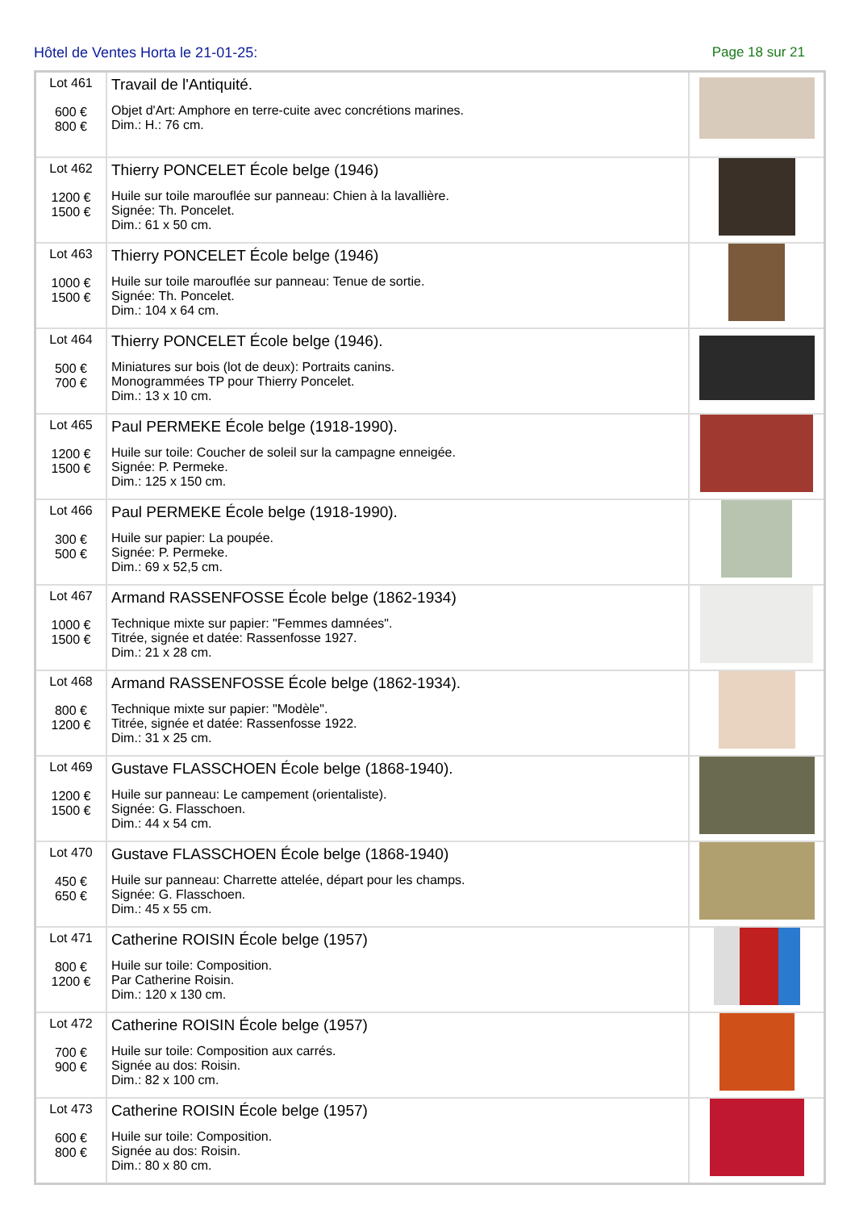Hôtel de Ventes Horta le 21-01-25: Page 18 sur 21
| Lot 461 600 € 800 € | Travail de l'Antiquité. Objet d'Art: Amphore en terre-cuite avec concrétions marines. Dim.: H.: 76 cm. | |
| Lot 462 1200 € 1500 € | Thierry PONCELET École belge (1946) Huile sur toile marouflée sur panneau: Chien à la lavallière. Signée: Th. Poncelet. Dim.: 61 x 50 cm. | |
| Lot 463 1000 € 1500 € | Thierry PONCELET École belge (1946) Huile sur toile marouflée sur panneau: Tenue de sortie. Signée: Th. Poncelet. Dim.: 104 x 64 cm. | |
| Lot 464 500 € 700 € | Thierry PONCELET École belge (1946). Miniatures sur bois (lot de deux): Portraits canins. Monogrammées TP pour Thierry Poncelet. Dim.: 13 x 10 cm. | |
| Lot 465 1200 € 1500 € | Paul PERMEKE École belge (1918-1990). Huile sur toile: Coucher de soleil sur la campagne enneigée. Signée: P. Permeke. Dim.: 125 x 150 cm. | |
| Lot 466 300 € 500 € | Paul PERMEKE École belge (1918-1990). Huile sur papier: La poupée. Signée: P. Permeke. Dim.: 69 x 52,5 cm. | |
| Lot 467 1000 € 1500 € | Armand RASSENFOSSE École belge (1862-1934) Technique mixte sur papier: "Femmes damnées". Titrée, signée et datée: Rassenfosse 1927. Dim.: 21 x 28 cm. | |
| Lot 468 800 € 1200 € | Armand RASSENFOSSE École belge (1862-1934). Technique mixte sur papier: "Modèle". Titrée, signée et datée: Rassenfosse 1922. Dim.: 31 x 25 cm. | |
| Lot 469 1200 € 1500 € | Gustave FLASSCHOEN École belge (1868-1940). Huile sur panneau: Le campement (orientaliste). Signée: G. Flasschoen. Dim.: 44 x 54 cm. | |
| Lot 470 450 € 650 € | Gustave FLASSCHOEN École belge (1868-1940) Huile sur panneau: Charrette attelée, départ pour les champs. Signée: G. Flasschoen. Dim.: 45 x 55 cm. | |
| Lot 471 800 € 1200 € | Catherine ROISIN École belge (1957) Huile sur toile: Composition. Par Catherine Roisin. Dim.: 120 x 130 cm. | |
| Lot 472 700 € 900 € | Catherine ROISIN École belge (1957) Huile sur toile: Composition aux carrés. Signée au dos: Roisin. Dim.: 82 x 100 cm. | |
| Lot 473 600 € 800 € | Catherine ROISIN École belge (1957) Huile sur toile: Composition. Signée au dos: Roisin. Dim.: 80 x 80 cm. | |